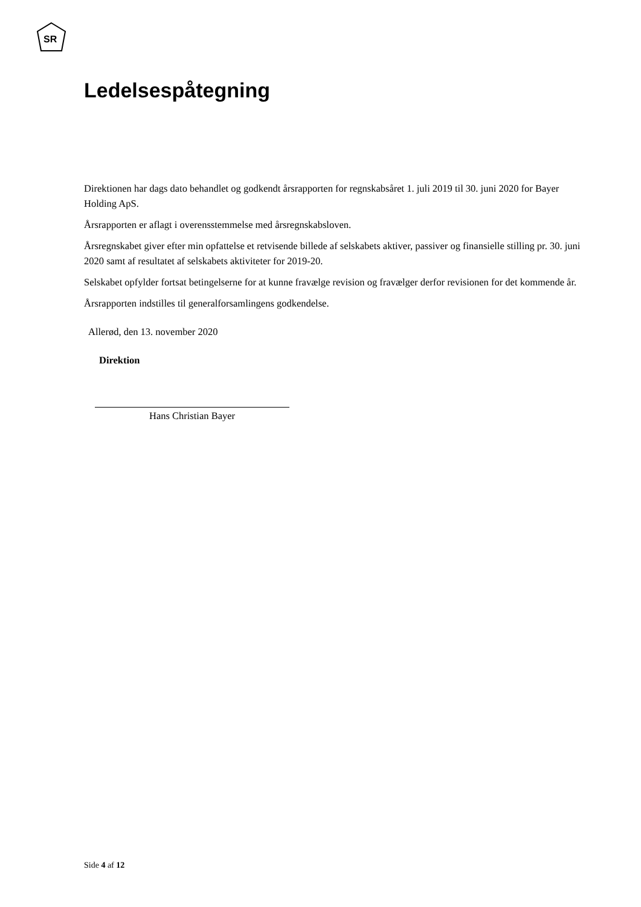SR
Ledelsespåtegning
Direktionen har dags dato behandlet og godkendt årsrapporten for regnskabsåret 1. juli 2019 til 30. juni 2020 for Bayer Holding ApS.
Årsrapporten er aflagt i overensstemmelse med årsregnskabsloven.
Årsregnskabet giver efter min opfattelse et retvisende billede af selskabets aktiver, passiver og finansielle stilling pr. 30. juni 2020 samt af resultatet af selskabets aktiviteter for 2019-20.
Selskabet opfylder fortsat betingelserne for at kunne fravælge revision og fravælger derfor revisionen for det kommende år.
Årsrapporten indstilles til generalforsamlingens godkendelse.
Allerød, den 13. november 2020
Direktion
Hans Christian Bayer
Side 4 af 12